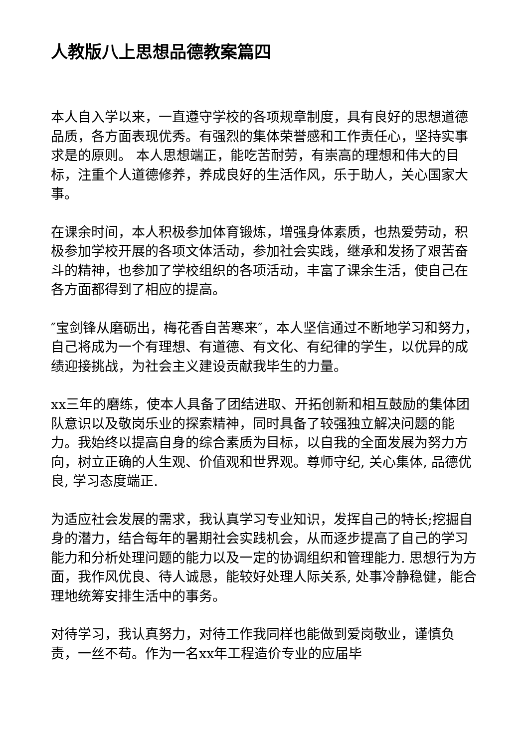人教版八上思想品德教案篇四
本人自入学以来，一直遵守学校的各项规章制度，具有良好的思想道德品质，各方面表现优秀。有强烈的集体荣誉感和工作责任心，坚持实事求是的原则。 本人思想端正，能吃苦耐劳，有崇高的理想和伟大的目标，注重个人道德修养，养成良好的生活作风，乐于助人，关心国家大事。
在课余时间，本人积极参加体育锻炼，增强身体素质，也热爱劳动，积极参加学校开展的各项文体活动，参加社会实践，继承和发扬了艰苦奋斗的精神，也参加了学校组织的各项活动，丰富了课余生活，使自己在各方面都得到了相应的提高。
″宝剑锋从磨砺出，梅花香自苦寒来″，本人坚信通过不断地学习和努力，自己将成为一个有理想、有道德、有文化、有纪律的学生，以优异的成绩迎接挑战，为社会主义建设贡献我毕生的力量。
xx三年的磨练，使本人具备了团结进取、开拓创新和相互鼓励的集体团队意识以及敬岗乐业的探索精神，同时具备了较强独立解决问题的能力。我始终以提高自身的综合素质为目标，以自我的全面发展为努力方向，树立正确的人生观、价值观和世界观。尊师守纪, 关心集体, 品德优良, 学习态度端正.
为适应社会发展的需求，我认真学习专业知识，发挥自己的特长;挖掘自身的潜力，结合每年的暑期社会实践机会，从而逐步提高了自己的学习能力和分析处理问题的能力以及一定的协调组织和管理能力. 思想行为方面，我作风优良、待人诚恳，能较好处理人际关系, 处事冷静稳健，能合理地统筹安排生活中的事务。
对待学习，我认真努力，对待工作我同样也能做到爱岗敬业，谨慎负责，一丝不苟。作为一名xx年工程造价专业的应届毕